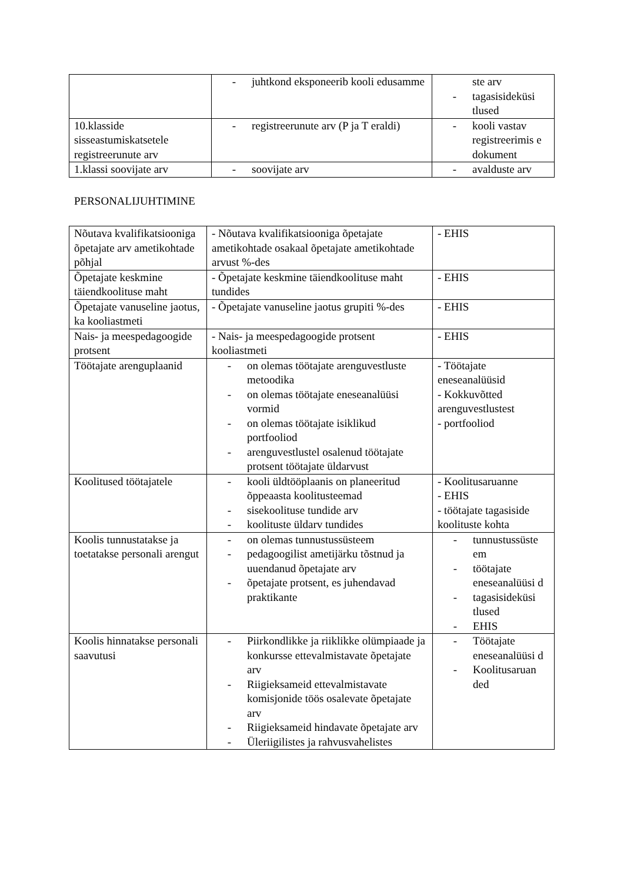| | - juhtkond eksponeerib kooli edusamme | ste arv - tagasisideküsi tlused |
| 10.klasside sisseastumiskatsetele registreerunute arv | - registreerunute arv (P ja T eraldi) | - kooli vastav registreerimis e dokument |
| 1.klassi soovijate arv | - soovijate arv | - avalduste arv |
PERSONALIJUHTIMINE
| Nõutava kvalifikatsiooniga õpetajate arv ametikohtade põhjal | - Nõutava kvalifikatsiooniga õpetajate ametikohtade osakaal õpetajate ametikohtade arvust %-des | - EHIS |
| Õpetajate keskmine täiendkoolituse maht | - Õpetajate keskmine täiendkoolituse maht tundides | - EHIS |
| Õpetajate vanuseline jaotus, ka kooliastmeti | - Õpetajate vanuseline jaotus grupiti %-des | - EHIS |
| Nais- ja meespedagoogide protsent | - Nais- ja meespedagoogide protsent kooliastmeti | - EHIS |
| Töötajate arenguplaanid | - on olemas töötajate arenguvestluste metoodika - on olemas töötajate eneseanalüüsi vormid - on olemas töötajate isiklikud portfooliod - arenguvestlustel osalenud töötajate protsent töötajate üldarvust | - Töötajate eneseanalüüsid - Kokkuvõtted arenguvestlustest - portfooliod |
| Koolitused töötajatele | - kooli üldtööplaanis on planeeritud õppeaasta koolitusteemad - sisekoolituse tundide arv - koolituste üldarv tundides | - Koolitusaruanne - EHIS - töötajate tagasiside koolituste kohta |
| Koolis tunnustatakse ja toetatakse personali arengut | - on olemas tunnustussüsteem - pedagoogilist ametijärku tõstnud ja uuendanud õpetajate arv - õpetajate protsent, es juhendavad praktikante | - tunnustussüste em - töötajate eneseanalüüsi d - tagasisideküsi tlused - EHIS |
| Koolis hinnatakse personali saavutusi | - Piirkondlikke ja riiklikke olümpiaade ja konkursse ettevalmistavate õpetajate arv - Riigieksameid ettevalmistavate komisjonide töös osalevate õpetajate arv - Riigieksameid hindavate õpetajate arv - Üleriigilistes ja rahvusvahelistes | - Töötajate eneseanalüüsi d - Koolitusaruan ded |